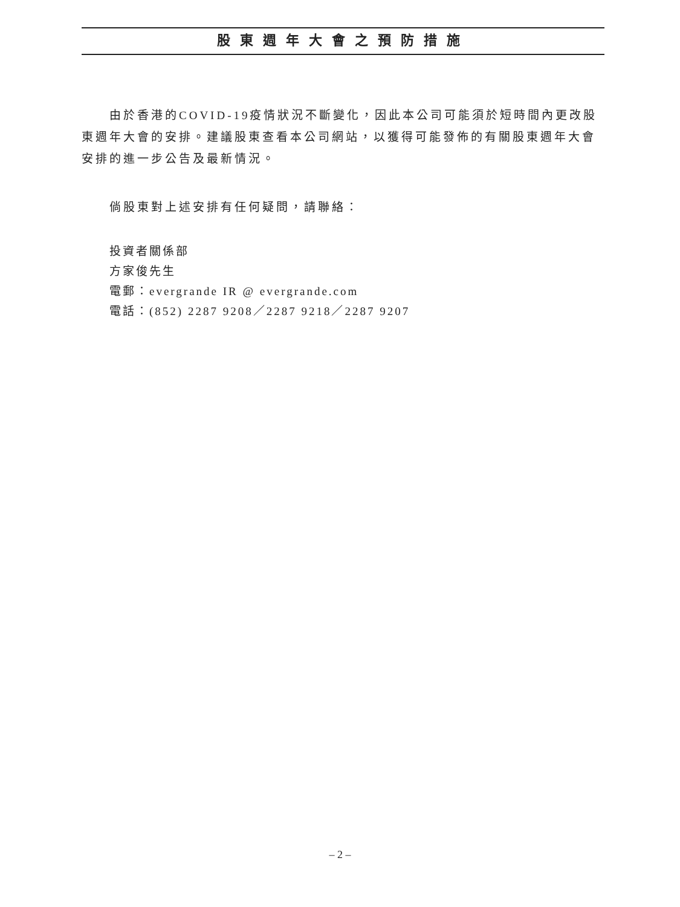股東週年大會之預防措施
由於香港的COVID-19疫情狀況不斷變化，因此本公司可能須於短時間內更改股東週年大會的安排。建議股東查看本公司網站，以獲得可能發佈的有關股東週年大會安排的進一步公告及最新情況。
倘股東對上述安排有任何疑問，請聯絡：
投資者關係部
方家俊先生
電郵：evergrande IR @ evergrande.com
電話：(852) 2287 9208／2287 9218／2287 9207
– 2 –